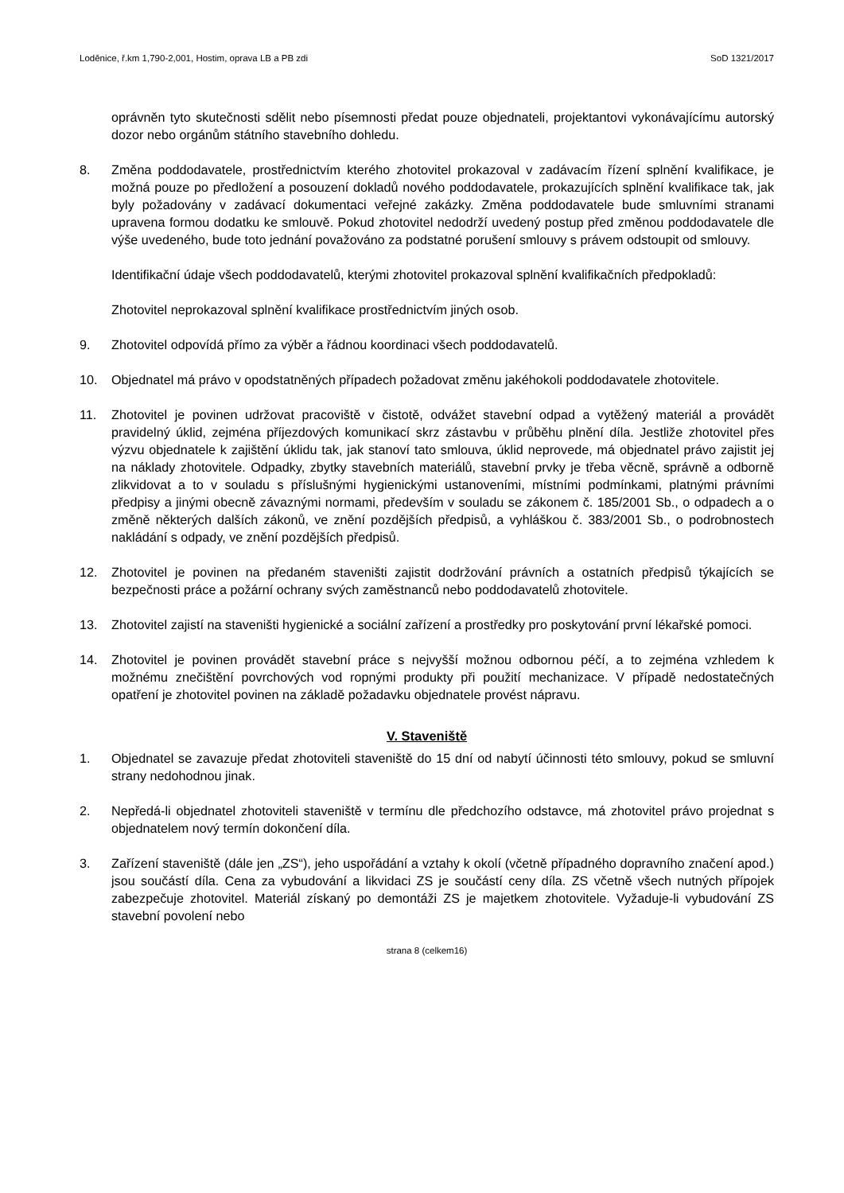Loděnice, ř.km 1,790-2,001, Hostim, oprava LB a PB zdi SoD 1321/2017
oprávněn tyto skutečnosti sdělit nebo písemnosti předat pouze objednateli, projektantovi vykonávajícímu autorský dozor nebo orgánům státního stavebního dohledu.
8. Změna poddodavatele, prostřednictvím kterého zhotovitel prokazoval v zadávacím řízení splnění kvalifikace, je možná pouze po předložení a posouzení dokladů nového poddodavatele, prokazujících splnění kvalifikace tak, jak byly požadovány v zadávací dokumentaci veřejné zakázky. Změna poddodavatele bude smluvními stranami upravena formou dodatku ke smlouvě. Pokud zhotovitel nedodrží uvedený postup před změnou poddodavatele dle výše uvedeného, bude toto jednání považováno za podstatné porušení smlouvy s právem odstoupit od smlouvy.
Identifikační údaje všech poddodavatelů, kterými zhotovitel prokazoval splnění kvalifikačních předpokladů:
Zhotovitel neprokazoval splnění kvalifikace prostřednictvím jiných osob.
9. Zhotovitel odpovídá přímo za výběr a řádnou koordinaci všech poddodavatelů.
10. Objednatel má právo v opodstatněných případech požadovat změnu jakéhokoli poddodavatele zhotovitele.
11. Zhotovitel je povinen udržovat pracoviště v čistotě, odvážet stavební odpad a vytěžený materiál a provádět pravidelný úklid, zejména příjezdových komunikací skrz zástavbu v průběhu plnění díla. Jestliže zhotovitel přes výzvu objednatele k zajištění úklidu tak, jak stanoví tato smlouva, úklid neprovede, má objednatel právo zajistit jej na náklady zhotovitele. Odpadky, zbytky stavebních materiálů, stavební prvky je třeba věcně, správně a odborně zlikvidovat a to v souladu s příslušnými hygienickými ustanoveními, místními podmínkami, platnými právními předpisy a jinými obecně závaznými normami, především v souladu se zákonem č. 185/2001 Sb., o odpadech a o změně některých dalších zákonů, ve znění pozdějších předpisů, a vyhláškou č. 383/2001 Sb., o podrobnostech nakládání s odpady, ve znění pozdějších předpisů.
12. Zhotovitel je povinen na předaném staveništi zajistit dodržování právních a ostatních předpisů týkajících se bezpečnosti práce a požární ochrany svých zaměstnanců nebo poddodavatelů zhotovitele.
13. Zhotovitel zajistí na staveništi hygienické a sociální zařízení a prostředky pro poskytování první lékařské pomoci.
14. Zhotovitel je povinen provádět stavební práce s nejvyšší možnou odbornou péčí, a to zejména vzhledem k možnému znečištění povrchových vod ropnými produkty při použití mechanizace. V případě nedostatečných opatření je zhotovitel povinen na základě požadavku objednatele provést nápravu.
V. Staveniště
1. Objednatel se zavazuje předat zhotoviteli staveniště do 15 dní od nabytí účinnosti této smlouvy, pokud se smluvní strany nedohodnou jinak.
2. Nepředá-li objednatel zhotoviteli staveniště v termínu dle předchozího odstavce, má zhotovitel právo projednat s objednatelem nový termín dokončení díla.
3. Zařízení staveniště (dále jen „ZS“), jeho uspořádání a vztahy k okolí (včetně případného dopravního značení apod.) jsou součástí díla. Cena za vybudování a likvidaci ZS je součástí ceny díla. ZS včetně všech nutných přípojek zabezpečuje zhotovitel. Materiál získaný po demontáži ZS je majetkem zhotovitele. Vyžaduje-li vybudování ZS stavební povolení nebo
strana 8 (celkem16)